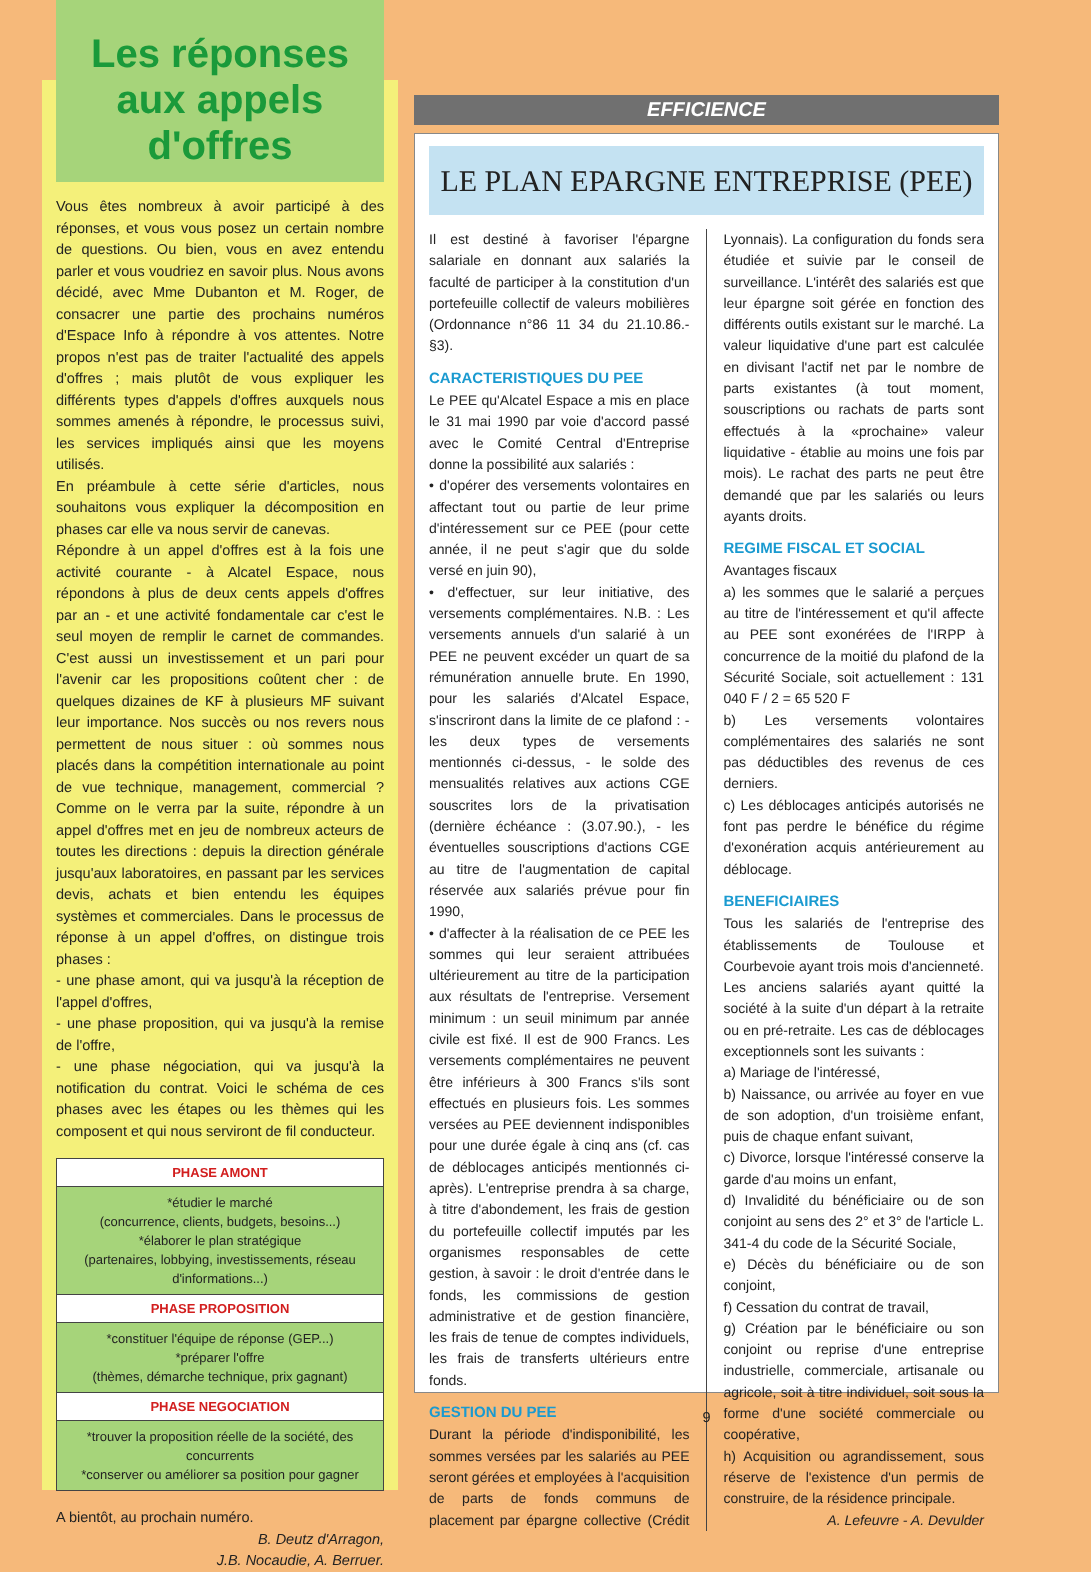Les réponses aux appels d'offres
Vous êtes nombreux à avoir participé à des réponses, et vous vous posez un certain nombre de questions. Ou bien, vous en avez entendu parler et vous voudriez en savoir plus. Nous avons décidé, avec Mme Dubanton et M. Roger, de consacrer une partie des prochains numéros d'Espace Info à répondre à vos attentes. Notre propos n'est pas de traiter l'actualité des appels d'offres ; mais plutôt de vous expliquer les différents types d'appels d'offres auxquels nous sommes amenés à répondre, le processus suivi, les services impliqués ainsi que les moyens utilisés.
En préambule à cette série d'articles, nous souhaitons vous expliquer la décomposition en phases car elle va nous servir de canevas.
Répondre à un appel d'offres est à la fois une activité courante - à Alcatel Espace, nous répondons à plus de deux cents appels d'offres par an - et une activité fondamentale car c'est le seul moyen de remplir le carnet de commandes. C'est aussi un investissement et un pari pour l'avenir car les propositions coûtent cher : de quelques dizaines de KF à plusieurs MF suivant leur importance. Nos succès ou nos revers nous permettent de nous situer : où sommes nous placés dans la compétition internationale au point de vue technique, management, commercial ? Comme on le verra par la suite, répondre à un appel d'offres met en jeu de nombreux acteurs de toutes les directions : depuis la direction générale jusqu'aux laboratoires, en passant par les services devis, achats et bien entendu les équipes systèmes et commerciales. Dans le processus de réponse à un appel d'offres, on distingue trois phases :
- une phase amont, qui va jusqu'à la réception de l'appel d'offres,
- une phase proposition, qui va jusqu'à la remise de l'offre,
- une phase négociation, qui va jusqu'à la notification du contrat. Voici le schéma de ces phases avec les étapes ou les thèmes qui les composent et qui nous serviront de fil conducteur.
| PHASE AMONT |
| --- |
| *étudier le marché (concurrence, clients, budgets, besoins...) *élaborer le plan stratégique (partenaires, lobbying, investissements, réseau d'informations...) |
| PHASE PROPOSITION |
| *constituer l'équipe de réponse (GEP...) *préparer l'offre (thèmes, démarche technique, prix gagnant) |
| PHASE NEGOCIATION |
| *trouver la proposition réelle de la société, des concurrents *conserver ou améliorer sa position pour gagner |
A bientôt, au prochain numéro.
B. Deutz d'Arragon,
J.B. Nocaudie, A. Berruer.
EFFICIENCE
LE PLAN EPARGNE ENTREPRISE (PEE)
Il est destiné à favoriser l'épargne salariale en donnant aux salariés la faculté de participer à la constitution d'un portefeuille collectif de valeurs mobilières (Ordonnance n°86 11 34 du 21.10.86.- §3).
CARACTERISTIQUES DU PEE
Le PEE qu'Alcatel Espace a mis en place le 31 mai 1990 par voie d'accord passé avec le Comité Central d'Entreprise donne la possibilité aux salariés :
• d'opérer des versements volontaires en affectant tout ou partie de leur prime d'intéressement sur ce PEE (pour cette année, il ne peut s'agir que du solde versé en juin 90),
• d'effectuer, sur leur initiative, des versements complémentaires. N.B. : Les versements annuels d'un salarié à un PEE ne peuvent excéder un quart de sa rémunération annuelle brute. En 1990, pour les salariés d'Alcatel Espace, s'inscriront dans la limite de ce plafond : - les deux types de versements mentionnés ci-dessus, - le solde des mensualités relatives aux actions CGE souscrites lors de la privatisation (dernière échéance : (3.07.90.), - les éventuelles souscriptions d'actions CGE au titre de l'augmentation de capital réservée aux salariés prévue pour fin 1990,
• d'affecter à la réalisation de ce PEE les sommes qui leur seraient attribuées ultérieurement au titre de la participation aux résultats de l'entreprise. Versement minimum : un seuil minimum par année civile est fixé. Il est de 900 Francs. Les versements complémentaires ne peuvent être inférieurs à 300 Francs s'ils sont effectués en plusieurs fois. Les sommes versées au PEE deviennent indisponibles pour une durée égale à cinq ans (cf. cas de déblocages anticipés mentionnés ci-après). L'entreprise prendra à sa charge, à titre d'abondement, les frais de gestion du portefeuille collectif imputés par les organismes responsables de cette gestion, à savoir : le droit d'entrée dans le fonds, les commissions de gestion administrative et de gestion financière, les frais de tenue de comptes individuels, les frais de transferts ultérieurs entre fonds.
GESTION DU PEE
Durant la période d'indisponibilité, les sommes versées par les salariés au PEE seront gérées et employées à l'acquisition de parts de fonds communs de placement par épargne collective (Crédit Lyonnais). La configuration du fonds sera étudiée et suivie par le conseil de surveillance. L'intérêt des salariés est que leur épargne soit gérée en fonction des différents outils existant sur le marché. La valeur liquidative d'une part est calculée en divisant l'actif net par le nombre de parts existantes (à tout moment, souscriptions ou rachats de parts sont effectués à la «prochaine» valeur liquidative - établie au moins une fois par mois). Le rachat des parts ne peut être demandé que par les salariés ou leurs ayants droits.
REGIME FISCAL ET SOCIAL
Avantages fiscaux
a) les sommes que le salarié a perçues au titre de l'intéressement et qu'il affecte au PEE sont exonérées de l'IRPP à concurrence de la moitié du plafond de la Sécurité Sociale, soit actuellement : 131 040 F / 2 = 65 520 F
b) Les versements volontaires complémentaires des salariés ne sont pas déductibles des revenus de ces derniers.
c) Les déblocages anticipés autorisés ne font pas perdre le bénéfice du régime d'exonération acquis antérieurement au déblocage.
BENEFICIAIRES
Tous les salariés de l'entreprise des établissements de Toulouse et Courbevoie ayant trois mois d'ancienneté. Les anciens salariés ayant quitté la société à la suite d'un départ à la retraite ou en pré-retraite. Les cas de déblocages exceptionnels sont les suivants :
a) Mariage de l'intéressé,
b) Naissance, ou arrivée au foyer en vue de son adoption, d'un troisième enfant, puis de chaque enfant suivant,
c) Divorce, lorsque l'intéressé conserve la garde d'au moins un enfant,
d) Invalidité du bénéficiaire ou de son conjoint au sens des 2° et 3° de l'article L. 341-4 du code de la Sécurité Sociale,
e) Décès du bénéficiaire ou de son conjoint,
f) Cessation du contrat de travail,
g) Création par le bénéficiaire ou son conjoint ou reprise d'une entreprise industrielle, commerciale, artisanale ou agricole, soit à titre individuel, soit sous la forme d'une société commerciale ou coopérative,
h) Acquisition ou agrandissement, sous réserve de l'existence d'un permis de construire, de la résidence principale.
A. Lefeuvre - A. Devulder
9